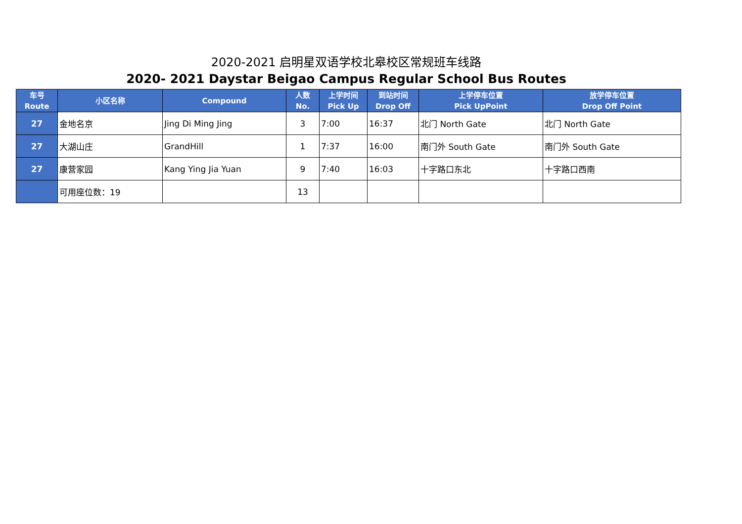2020-2021 启明星双语学校北皋校区常规班车线路
2020- 2021 Daystar Beigao Campus Regular School Bus Routes
| 车号 Route | 小区名称 | Compound | 人数 No. | 上学时间 Pick Up | 到站时间 Drop Off | 上学停车位置 Pick UpPoint | 放学停车位置 Drop Off Point |
| --- | --- | --- | --- | --- | --- | --- | --- |
| 27 | 金地名京 | Jing Di Ming Jing | 3 | 7:00 | 16:37 | 北门 North Gate | 北门 North Gate |
| 27 | 大湖山庄 | GrandHill | 1 | 7:37 | 16:00 | 南门外 South Gate | 南门外 South Gate |
| 27 | 康营家园 | Kang Ying Jia Yuan | 9 | 7:40 | 16:03 | 十字路口东北 | 十字路口西南 |
| | 可用座位数：19 | | 13 | | | | |